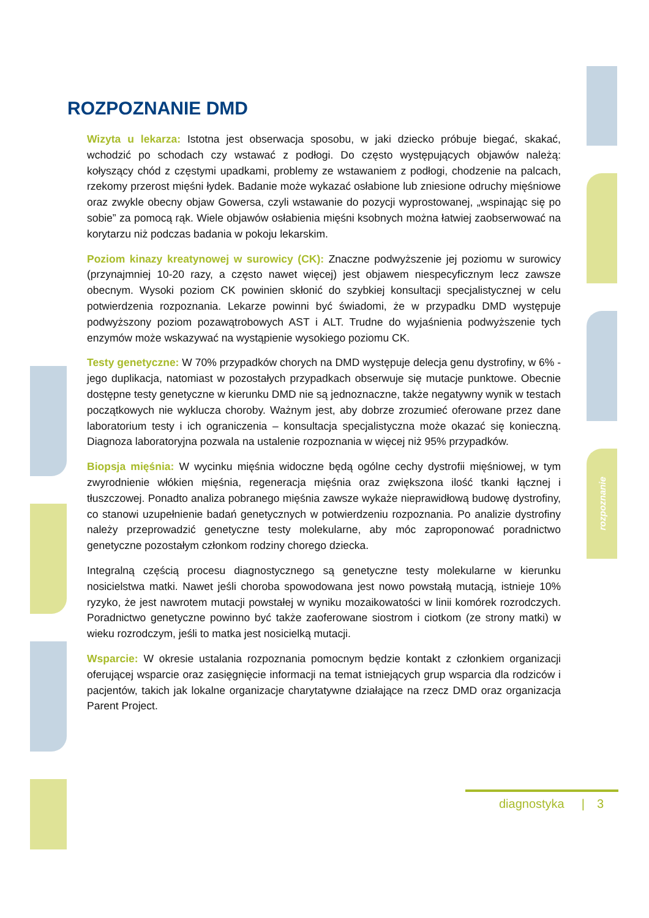ROZPOZNANIE DMD
Wizyta u lekarza: Istotna jest obserwacja sposobu, w jaki dziecko próbuje biegać, skakać, wchodzić po schodach czy wstawać z podłogi. Do często występujących objawów należą: kołyszący chód z częstymi upadkami, problemy ze wstawaniem z podłogi, chodzenie na palcach, rzekomy przerost mięśni łydek. Badanie może wykazać osłabione lub zniesione odruchy mięśniowe oraz zwykle obecny objaw Gowersa, czyli wstawanie do pozycji wyprostowanej, „wspinając się po sobie” za pomocą rąk. Wiele objawów osłabienia mięśni ksobnych można łatwiej zaobserwować na korytarzu niż podczas badania w pokoju lekarskim.
Poziom kinazy kreatynowej w surowicy (CK): Znaczne podwyższenie jej poziomu w surowicy (przynajmniej 10-20 razy, a często nawet więcej) jest objawem niespecyficznym lecz zawsze obecnym. Wysoki poziom CK powinien skłonić do szybkiej konsultacji specjalistycznej w celu potwierdzenia rozpoznania. Lekarze powinni być świadomi, że w przypadku DMD występuje podwyższony poziom pozawątrobowych AST i ALT. Trudne do wyjaśnienia podwyższenie tych enzymów może wskazywać na wystąpienie wysokiego poziomu CK.
Testy genetyczne: W 70% przypadków chorych na DMD występuje delecja genu dystrofiny, w 6% - jego duplikacja, natomiast w pozostałych przypadkach obserwuje się mutacje punktowe. Obecnie dostępne testy genetyczne w kierunku DMD nie są jednoznaczne, także negatywny wynik w testach początkowych nie wyklucza choroby. Ważnym jest, aby dobrze zrozumieć oferowane przez dane laboratorium testy i ich ograniczenia – konsultacja specjalistyczna może okazać się konieczną. Diagnoza laboratoryjna pozwala na ustalenie rozpoznania w więcej niż 95% przypadków.
Biopsja mięśnia: W wycinku mięśnia widoczne będą ogólne cechy dystrofii mięśniowej, w tym zwyrodnienie włókien mięśnia, regeneracja mięśnia oraz zwiększona ilość tkanki łącznej i tłuszczowej. Ponadto analiza pobranego mięśnia zawsze wykaże nieprawidłową budowę dystrofiny, co stanowi uzupełnienie badań genetycznych w potwierdzeniu rozpoznania. Po analizie dystrofiny należy przeprowadzić genetyczne testy molekularne, aby móc zaproponować poradnictwo genetyczne pozostałym członkom rodziny chorego dziecka.
Integralną częścią procesu diagnostycznego są genetyczne testy molekularne w kierunku nosicielstwa matki. Nawet jeśli choroba spowodowana jest nowo powstałą mutacją, istnieje 10% ryzyko, że jest nawrotem mutacji powstałej w wyniku mozaikowatości w linii komórek rozrodczych. Poradnictwo genetyczne powinno być także zaoferowane siostrom i ciotkom (ze strony matki) w wieku rozrodczym, jeśli to matka jest nosicielką mutacji.
Wsparcie: W okresie ustalania rozpoznania pomocnym będzie kontakt z członkiem organizacji oferującej wsparcie oraz zasięgnięcie informacji na temat istniejących grup wsparcia dla rodziców i pacjentów, takich jak lokalne organizacje charytatywne działające na rzecz DMD oraz organizacja Parent Project.
rozpoznanie
diagnostyka | 3